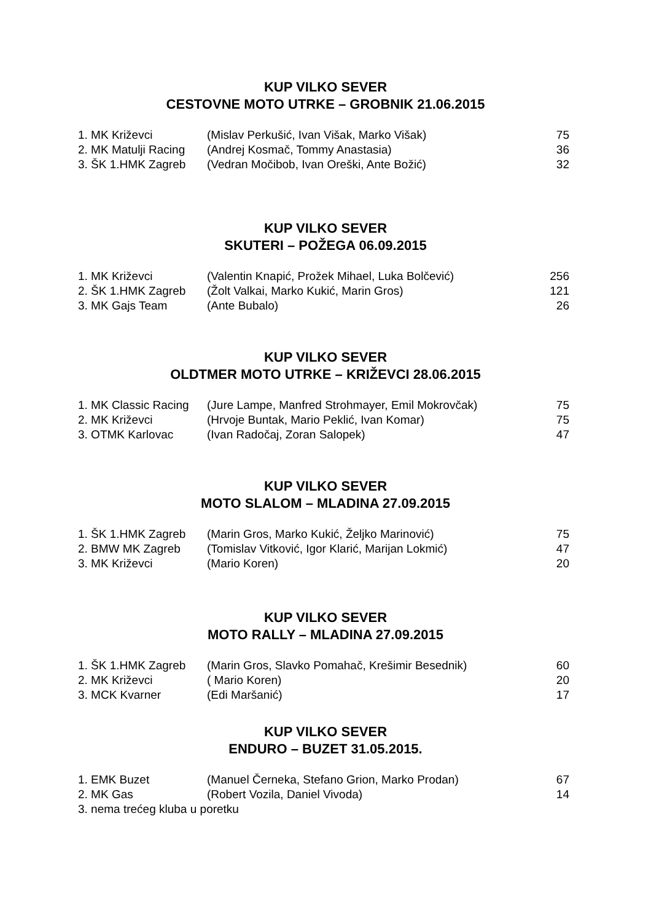KUP VILKO SEVER
CESTOVNE MOTO UTRKE – GROBNIK 21.06.2015
1. MK Križevci (Mislav Perkušić, Ivan Višak, Marko Višak) 75
2. MK Matulji Racing (Andrej Kosmač, Tommy Anastasia) 36
3. ŠK 1.HMK Zagreb (Vedran Močibob, Ivan Oreški, Ante Božić) 32
KUP VILKO SEVER
SKUTERI – POŽEGA 06.09.2015
1. MK Križevci (Valentin Knapić, Prožek Mihael, Luka Bolčević) 256
2. ŠK 1.HMK Zagreb (Žolt Valkai, Marko Kukić, Marin Gros) 121
3. MK Gajs Team (Ante Bubalo) 26
KUP VILKO SEVER
OLDTMER MOTO UTRKE – KRIŽEVCI 28.06.2015
1. MK Classic Racing (Jure Lampe, Manfred Strohmayer, Emil Mokrovčak) 75
2. MK Križevci (Hrvoje Buntak, Mario Peklić, Ivan Komar) 75
3. OTMK Karlovac (Ivan Radočaj, Zoran Salopek) 47
KUP VILKO SEVER
MOTO SLALOM – MLADINA 27.09.2015
1. ŠK 1.HMK Zagreb (Marin Gros, Marko Kukić, Željko Marinović) 75
2. BMW MK Zagreb (Tomislav Vitković, Igor Klarić, Marijan Lokmić) 47
3. MK Križevci (Mario Koren) 20
KUP VILKO SEVER
MOTO RALLY – MLADINA 27.09.2015
1. ŠK 1.HMK Zagreb (Marin Gros, Slavko Pomahač, Krešimir Besednik) 60
2. MK Križevci ( Mario Koren) 20
3. MCK Kvarner (Edi Maršanić) 17
KUP VILKO SEVER
ENDURO – BUZET 31.05.2015.
1. EMK Buzet (Manuel Černeka, Stefano Grion, Marko Prodan) 67
2. MK Gas (Robert Vozila, Daniel Vivoda) 14
3. nema trećeg kluba u poretku